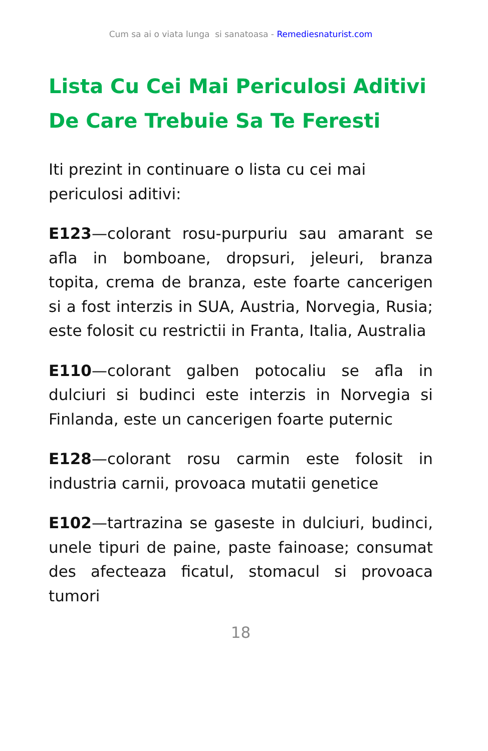Cum sa ai o viata lunga si sanatoasa - Remediesnaturist.com
Lista Cu Cei Mai Periculosi Aditivi De Care Trebuie Sa Te Feresti
Iti prezint in continuare o lista cu cei mai periculosi aditivi:
E123—colorant rosu-purpuriu sau amarant se afla in bomboane, dropsuri, jeleuri, branza topita, crema de branza, este foarte cancerigen si a fost interzis in SUA, Austria, Norvegia, Rusia; este folosit cu restrictii in Franta, Italia, Australia
E110—colorant galben potocaliu se afla in dulciuri si budinci este interzis in Norvegia si Finlanda, este un cancerigen foarte puternic
E128—colorant rosu carmin este folosit in industria carnii, provoaca mutatii genetice
E102—tartrazina se gaseste in dulciuri, budinci, unele tipuri de paine, paste fainoase; consumat des afecteaza ficatul, stomacul si provoaca tumori
18